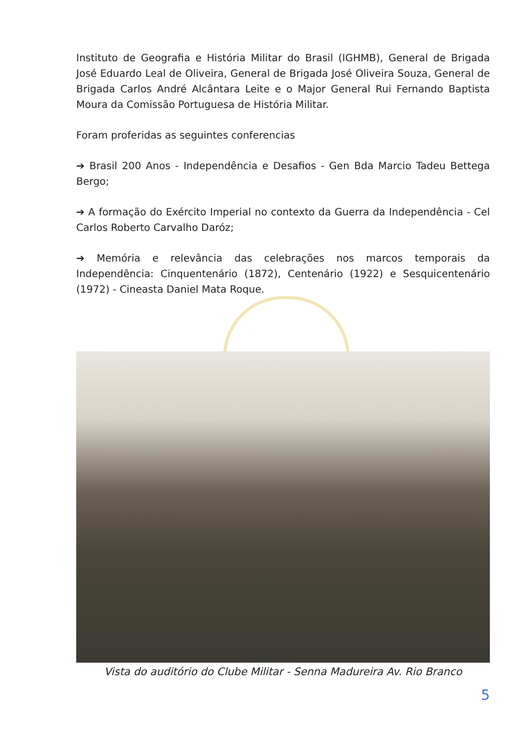Instituto de Geografia e História Militar do Brasil (IGHMB), General de Brigada José Eduardo Leal de Oliveira, General de Brigada José Oliveira Souza, General de Brigada Carlos André Alcântara Leite e o Major General Rui Fernando Baptista Moura da Comissão Portuguesa de História Militar.
Foram proferidas as seguintes conferencias
➔ Brasil 200 Anos - Independência e Desafios - Gen Bda Marcio Tadeu Bettega Bergo;
➔ A formação do Exército Imperial no contexto da Guerra da Independência - Cel Carlos Roberto Carvalho Daróz;
➔ Memória e relevância das celebrações nos marcos temporais da Independência: Cinquentenário (1872), Centenário (1922) e Sesquicentenário (1972) - Cineasta Daniel Mata Roque.
Vista do auditório do Clube Militar - Senna Madureira Av. Rio Branco
5